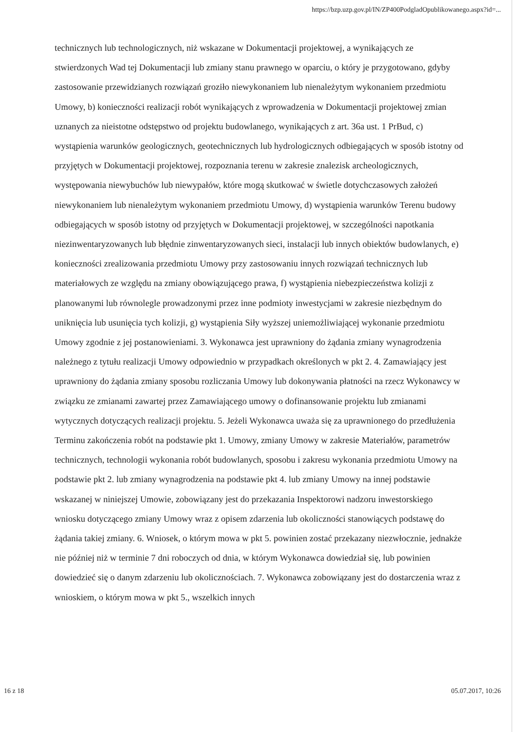https://bzp.uzp.gov.pl/IN/ZP400PodgladOpublikowanego.aspx?id=...
technicznych lub technologicznych, niż wskazane w Dokumentacji projektowej, a wynikających ze stwierdzonych Wad tej Dokumentacji lub zmiany stanu prawnego w oparciu, o który je przygotowano, gdyby zastosowanie przewidzianych rozwiązań groziło niewykonaniem lub nienależytym wykonaniem przedmiotu Umowy, b) konieczności realizacji robót wynikających z wprowadzenia w Dokumentacji projektowej zmian uznanych za nieistotne odstępstwo od projektu budowlanego, wynikających z art. 36a ust. 1 PrBud, c) wystąpienia warunków geologicznych, geotechnicznych lub hydrologicznych odbiegających w sposób istotny od przyjętych w Dokumentacji projektowej, rozpoznania terenu w zakresie znalezisk archeologicznych, występowania niewybuchów lub niewypałów, które mogą skutkować w świetle dotychczasowych założeń niewykonaniem lub nienależytym wykonaniem przedmiotu Umowy, d) wystąpienia warunków Terenu budowy odbiegających w sposób istotny od przyjętych w Dokumentacji projektowej, w szczególności napotkania niezinwentaryzowanych lub błędnie zinwentaryzowanych sieci, instalacji lub innych obiektów budowlanych, e) konieczności zrealizowania przedmiotu Umowy przy zastosowaniu innych rozwiązań technicznych lub materiałowych ze względu na zmiany obowiązującego prawa, f) wystąpienia niebezpieczeństwa kolizji z planowanymi lub równolegle prowadzonymi przez inne podmioty inwestycjami w zakresie niezbędnym do uniknięcia lub usunięcia tych kolizji, g) wystąpienia Siły wyższej uniemożliwiającej wykonanie przedmiotu Umowy zgodnie z jej postanowieniami. 3. Wykonawca jest uprawniony do żądania zmiany wynagrodzenia należnego z tytułu realizacji Umowy odpowiednio w przypadkach określonych w pkt 2. 4. Zamawiający jest uprawniony do żądania zmiany sposobu rozliczania Umowy lub dokonywania płatności na rzecz Wykonawcy w związku ze zmianami zawartej przez Zamawiającego umowy o dofinansowanie projektu lub zmianami wytycznych dotyczących realizacji projektu. 5. Jeżeli Wykonawca uważa się za uprawnionego do przedłużenia Terminu zakończenia robót na podstawie pkt 1. Umowy, zmiany Umowy w zakresie Materiałów, parametrów technicznych, technologii wykonania robót budowlanych, sposobu i zakresu wykonania przedmiotu Umowy na podstawie pkt 2. lub zmiany wynagrodzenia na podstawie pkt 4. lub zmiany Umowy na innej podstawie wskazanej w niniejszej Umowie, zobowiązany jest do przekazania Inspektorowi nadzoru inwestorskiego wniosku dotyczącego zmiany Umowy wraz z opisem zdarzenia lub okoliczności stanowiących podstawę do żądania takiej zmiany. 6. Wniosek, o którym mowa w pkt 5. powinien zostać przekazany niezwłocznie, jednakże nie później niż w terminie 7 dni roboczych od dnia, w którym Wykonawca dowiedział się, lub powinien dowiedzieć się o danym zdarzeniu lub okolicznościach. 7. Wykonawca zobowiązany jest do dostarczenia wraz z wnioskiem, o którym mowa w pkt 5., wszelkich innych
16 z 18 05.07.2017, 10:26